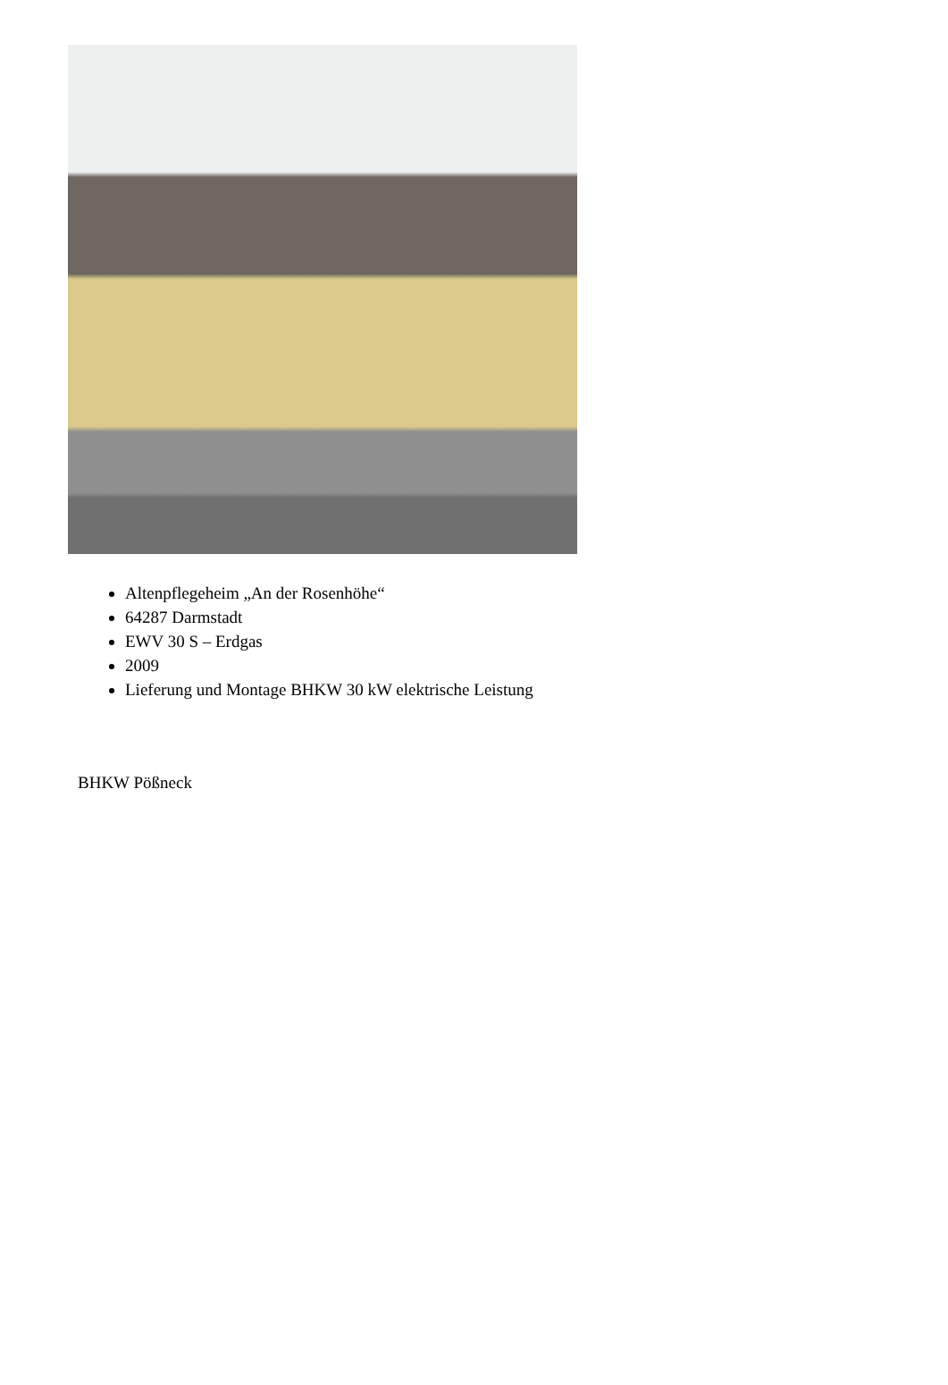Altenpflegeheim „An der Rosenhöhe“
64287 Darmstadt
EWV 30 S – Erdgas
2009
Lieferung und Montage BHKW 30 kW elektrische Leistung
BHKW Pößneck